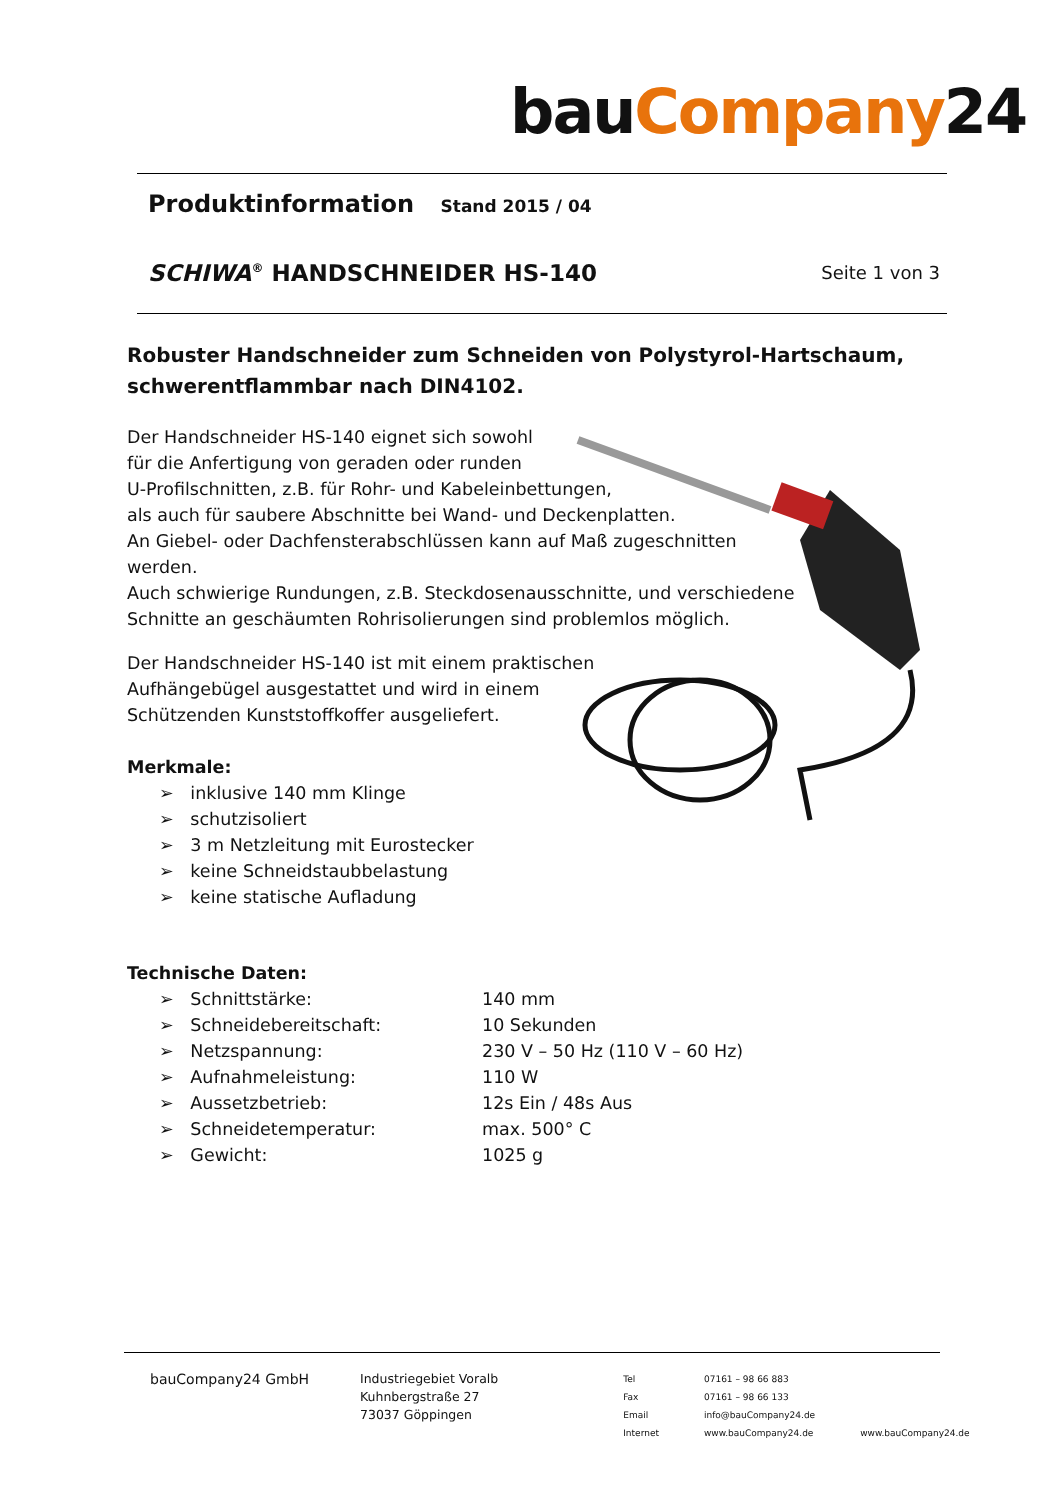bauCompany24
Produktinformation Stand 2015 / 04
SCHIWA<sup>®</sup> HANDSCHNEIDER HS-140 Seite 1 von 3
Robuster Handschneider zum Schneiden von Polystyrol-Hartschaum, schwerentflammbar nach DIN4102.
Der Handschneider HS-140 eignet sich sowohl
für die Anfertigung von geraden oder runden
U-Profilschnitten, z.B. für Rohr- und Kabeleinbettungen,
als auch für saubere Abschnitte bei Wand- und Deckenplatten.
An Giebel- oder Dachfensterabschlüssen kann auf Maß zugeschnitten
werden.
Auch schwierige Rundungen, z.B. Steckdosenausschnitte, und verschiedene
Schnitte an geschäumten Rohrisolierungen sind problemlos möglich.
Der Handschneider HS-140 ist mit einem praktischen
Aufhängebügel ausgestattet und wird in einem
Schützenden Kunststoffkoffer ausgeliefert.
Merkmale:
➢ inklusive 140 mm Klinge
➢ schutzisoliert
➢ 3 m Netzleitung mit Eurostecker
➢ keine Schneidstaubbelastung
➢ keine statische Aufladung
Technische Daten:
| ➢ Schnittstärke: | 140 mm |
| ➢ Schneidebereitschaft: | 10 Sekunden |
| ➢ Netzspannung: | 230 V – 50 Hz (110 V – 60 Hz) |
| ➢ Aufnahmeleistung: | 110 W |
| ➢ Aussetzbetrieb: | 12s Ein / 48s Aus |
| ➢ Schneidetemperatur: | max. 500° C |
| ➢ Gewicht: | 1025 g |
bauCompany24 GmbH Industriegebiet Voralb
Kuhnbergstraße 27
73037 Göppingen
Tel
Fax
Email
Internet
07161 – 98 66 883
07161 – 98 66 133
info@bauCompany24.de
www.bauCompany24.de
www.bauCompany24.de